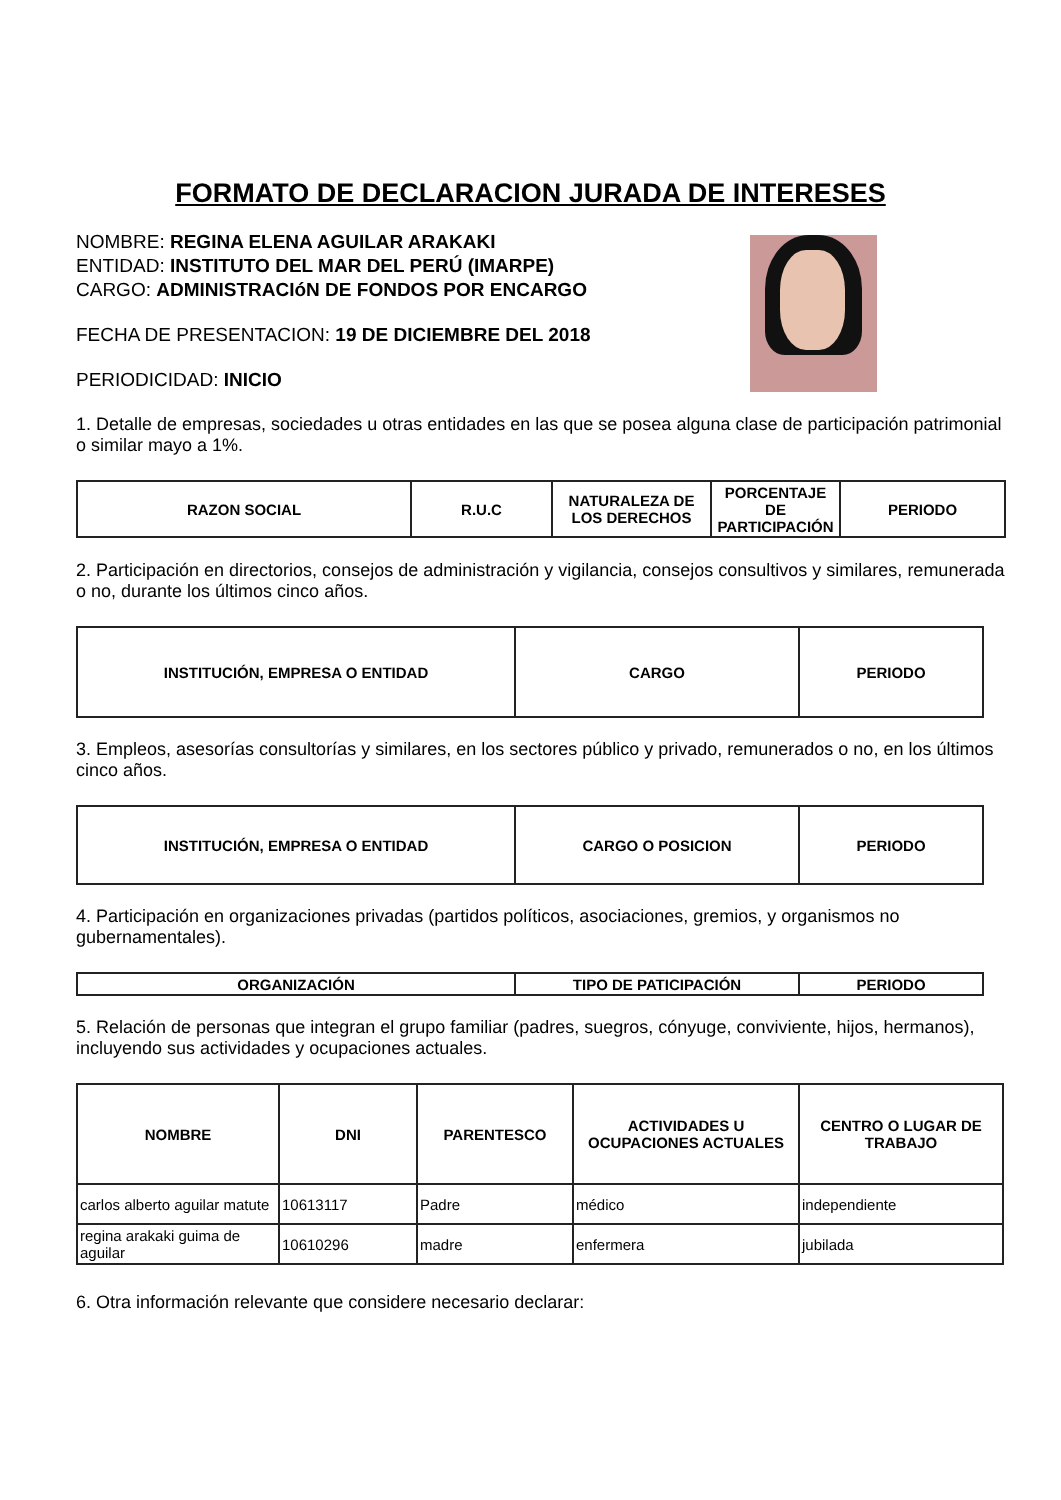FORMATO DE DECLARACION JURADA DE INTERESES
NOMBRE: REGINA ELENA AGUILAR ARAKAKI
ENTIDAD: INSTITUTO DEL MAR DEL PERÚ (IMARPE)
CARGO: ADMINISTRACIóN DE FONDOS POR ENCARGO
FECHA DE PRESENTACION: 19 DE DICIEMBRE DEL 2018
PERIODICIDAD: INICIO
1. Detalle de empresas, sociedades u otras entidades en las que se posea alguna clase de participación patrimonial o similar mayo a 1%.
| RAZON SOCIAL | R.U.C | NATURALEZA DE LOS DERECHOS | PORCENTAJE DE PARTICIPACIÓN | PERIODO |
| --- | --- | --- | --- | --- |
2. Participación en directorios, consejos de administración y vigilancia, consejos consultivos y similares, remunerada o no, durante los últimos cinco años.
| INSTITUCIÓN, EMPRESA O ENTIDAD | CARGO | PERIODO |
| --- | --- | --- |
3. Empleos, asesorías consultorías y similares, en los sectores público y privado, remunerados o no, en los últimos cinco años.
| INSTITUCIÓN, EMPRESA O ENTIDAD | CARGO O POSICION | PERIODO |
| --- | --- | --- |
4. Participación en organizaciones privadas (partidos políticos, asociaciones, gremios, y organismos no gubernamentales).
| ORGANIZACIÓN | TIPO DE PATICIPACIÓN | PERIODO |
| --- | --- | --- |
5. Relación de personas que integran el grupo familiar (padres, suegros, cónyuge, conviviente, hijos, hermanos), incluyendo sus actividades y ocupaciones actuales.
| NOMBRE | DNI | PARENTESCO | ACTIVIDADES U OCUPACIONES ACTUALES | CENTRO O LUGAR DE TRABAJO |
| --- | --- | --- | --- | --- |
| carlos alberto aguilar matute | 10613117 | Padre | médico | independiente |
| regina arakaki guima de aguilar | 10610296 | madre | enfermera | jubilada |
6. Otra información relevante que considere necesario declarar: